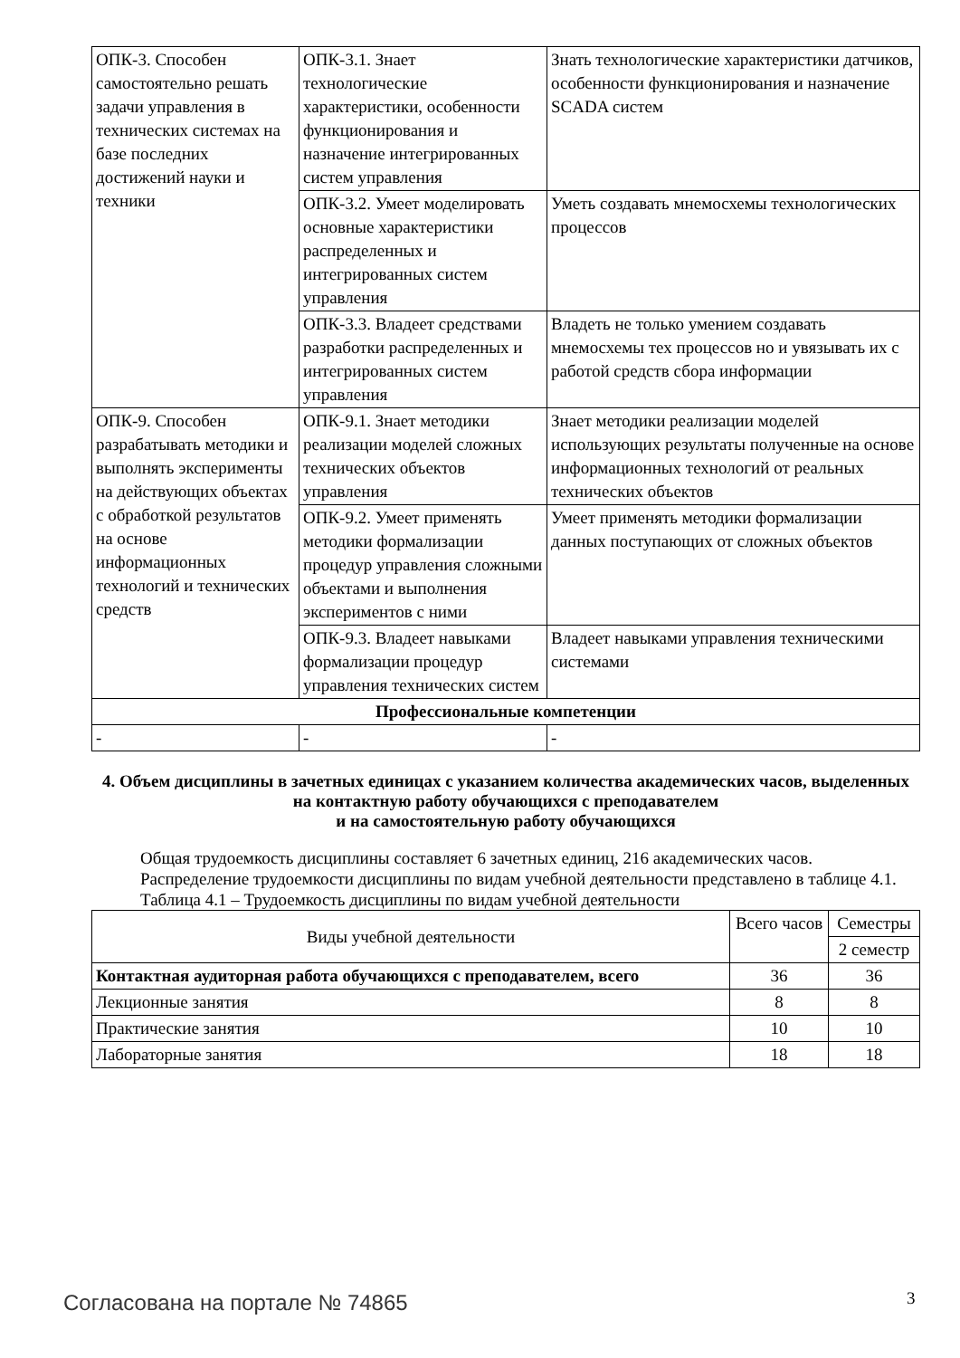| ОПК-3. Способен самостоятельно решать задачи управления в технических системах на базе последних достижений науки и техники | ОПК-3.1. Знает технологические характеристики, особенности функционирования и назначение интегрированных систем управления | Знать технологические характеристики датчиков, особенности функционирования и назначение SCADA систем |
| | ОПК-3.2. Умеет моделировать основные характеристики распределенных и интегрированных систем управления | Уметь создавать мнемосхемы технологических процессов |
| | ОПК-3.3. Владеет средствами разработки распределенных и интегрированных систем управления | Владеть не только умением создавать мнемосхемы тех процессов но и увязывать их с работой средств сбора информации |
| ОПК-9. Способен разрабатывать методики и выполнять эксперименты на действующих объектах с обработкой результатов на основе информационных технологий и технических средств | ОПК-9.1. Знает методики реализации моделей сложных технических объектов управления | Знает методики реализации моделей использующих результаты полученные на основе информационных технологий от реальных технических объектов |
| | ОПК-9.2. Умеет применять методики формализации процедур управления сложными объектами и выполнения экспериментов с ними | Умеет применять методики формализации данных поступающих от сложных объектов |
| | ОПК-9.3. Владеет навыками формализации процедур управления технических систем | Владеет навыками управления техническими системами |
| Профессиональные компетенции | | |
| - | - | - |
4. Объем дисциплины в зачетных единицах с указанием количества академических часов, выделенных на контактную работу обучающихся с преподавателем
и на самостоятельную работу обучающихся
Общая трудоемкость дисциплины составляет 6 зачетных единиц, 216 академических часов.
Распределение трудоемкости дисциплины по видам учебной деятельности представлено в таблице 4.1.
Таблица 4.1 – Трудоемкость дисциплины по видам учебной деятельности
| Виды учебной деятельности | Всего часов | Семестры |
| --- | --- | --- |
| | | 2 семестр |
| Контактная аудиторная работа обучающихся с преподавателем, всего | 36 | 36 |
| Лекционные занятия | 8 | 8 |
| Практические занятия | 10 | 10 |
| Лабораторные занятия | 18 | 18 |
Согласована на портале № 74865 3